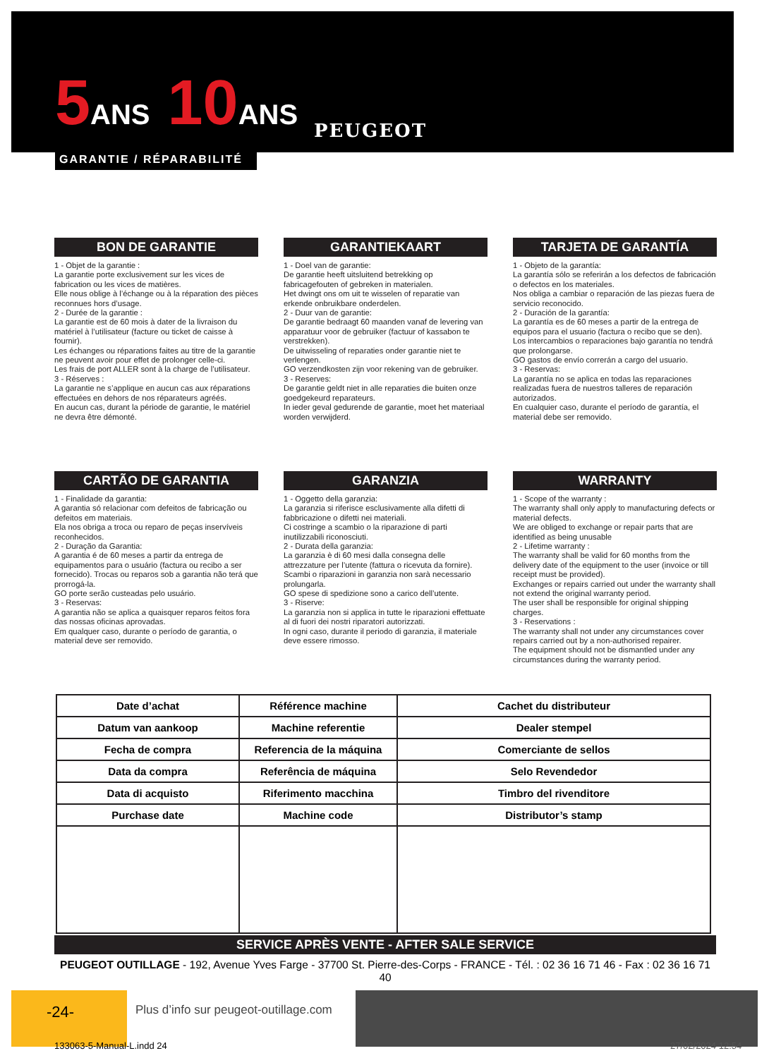5ANS 10ANS
GARANTIE / RÉPARABILITÉ
PEUGEOT
BON DE GARANTIE
1 - Objet de la garantie :
La garantie porte exclusivement sur les vices de fabrication ou les vices de matières.
Elle nous oblige à l’échange ou à la réparation des pièces reconnues hors d’usage.
2 - Durée de la garantie :
La garantie est de 60 mois à dater de la livraison du matériel à l’utilisateur (facture ou ticket de caisse à fournir).
Les échanges ou réparations faites au titre de la garantie ne peuvent avoir pour effet de prolonger celle-ci.
Les frais de port ALLER sont à la charge de l’utilisateur.
3 - Réserves :
La garantie ne s’applique en aucun cas aux réparations effectuées en dehors de nos réparateurs agréés.
En aucun cas, durant la période de garantie, le matériel ne devra être démonté.
GARANTIEKAART
1 - Doel van de garantie:
De garantie heeft uitsluitend betrekking op fabricagefouten of gebreken in materialen.
Het dwingt ons om uit te wisselen of reparatie van erkende onbruikbare onderdelen.
2 - Duur van de garantie:
De garantie bedraagt 60 maanden vanaf de levering van apparatuur voor de gebruiker (factuur of kassabon te verstrekken).
De uitwisseling of reparaties onder garantie niet te verlengen.
GO verzendkosten zijn voor rekening van de gebruiker.
3 - Reserves:
De garantie geldt niet in alle reparaties die buiten onze goedgekeurd reparateurs.
In ieder geval gedurende de garantie, moet het materiaal worden verwijderd.
TARJETA DE GARANTÍA
1 - Objeto de la garantía:
La garantía sólo se referirán a los defectos de fabricación o defectos en los materiales.
Nos obliga a cambiar o reparación de las piezas fuera de servicio reconocido.
2 - Duración de la garantía:
La garantía es de 60 meses a partir de la entrega de equipos para el usuario (factura o recibo que se den).
Los intercambios o reparaciones bajo garantía no tendrá que prolongarse.
GO gastos de envío correrán a cargo del usuario.
3 - Reservas:
La garantía no se aplica en todas las reparaciones realizadas fuera de nuestros talleres de reparación autorizados.
En cualquier caso, durante el período de garantía, el material debe ser removido.
CARTÃO DE GARANTIA
1 - Finalidade da garantia:
A garantia só relacionar com defeitos de fabricação ou defeitos em materiais.
Ela nos obriga a troca ou reparo de peças inservíveis reconhecidos.
2 - Duração da Garantia:
A garantia é de 60 meses a partir da entrega de equipamentos para o usuário (factura ou recibo a ser fornecido). Trocas ou reparos sob a garantia não terá que prorrogá-la.
GO porte serão custeadas pelo usuário.
3 - Reservas:
A garantia não se aplica a quaisquer reparos feitos fora das nossas oficinas aprovadas.
Em qualquer caso, durante o período de garantia, o material deve ser removido.
GARANZIA
1 - Oggetto della garanzia:
La garanzia si riferisce esclusivamente alla difetti di fabbricazione o difetti nei materiali.
Ci costringe a scambio o la riparazione di parti inutilizzabili riconosciuti.
2 - Durata della garanzia:
La garanzia è di 60 mesi dalla consegna delle attrezzature per l’utente (fattura o ricevuta da fornire).
Scambi o riparazioni in garanzia non sarà necessario prolungarla.
GO spese di spedizione sono a carico dell’utente.
3 - Riserve:
La garanzia non si applica in tutte le riparazioni effettuate al di fuori dei nostri riparatori autorizzati.
In ogni caso, durante il periodo di garanzia, il materiale deve essere rimosso.
WARRANTY
1 - Scope of the warranty :
The warranty shall only apply to manufacturing defects or material defects.
We are obliged to exchange or repair parts that are identified as being unusable
2 - Lifetime warranty :
The warranty shall be valid for 60 months from the delivery date of the equipment to the user (invoice or till receipt must be provided).
Exchanges or repairs carried out under the warranty shall not extend the original warranty period.
The user shall be responsible for original shipping charges.
3 - Reservations :
The warranty shall not under any circumstances cover repairs carried out by a non-authorised repairer.
The equipment should not be dismantled under any circumstances during the warranty period.
| Date d’achat | Référence machine | Cachet du distributeur |
| Datum van aankoop | Machine referentie | Dealer stempel |
| Fecha de compra | Referencia de la máquina | Comerciante de sellos |
| Data da compra | Referência de máquina | Selo Revendedor |
| Data di acquisto | Riferimento macchina | Timbro del rivenditore |
| Purchase date | Machine code | Distributor’s stamp |
SERVICE APRÈS VENTE - AFTER SALE SERVICE
PEUGEOT OUTILLAGE - 192, Avenue Yves Farge - 37700 St. Pierre-des-Corps - FRANCE - Tél. : 02 36 16 71 46 - Fax : 02 36 16 71 40
-24-
Plus d’info sur peugeot-outillage.com
133063-5-Manual-L.indd 24 27/02/2024 12:54